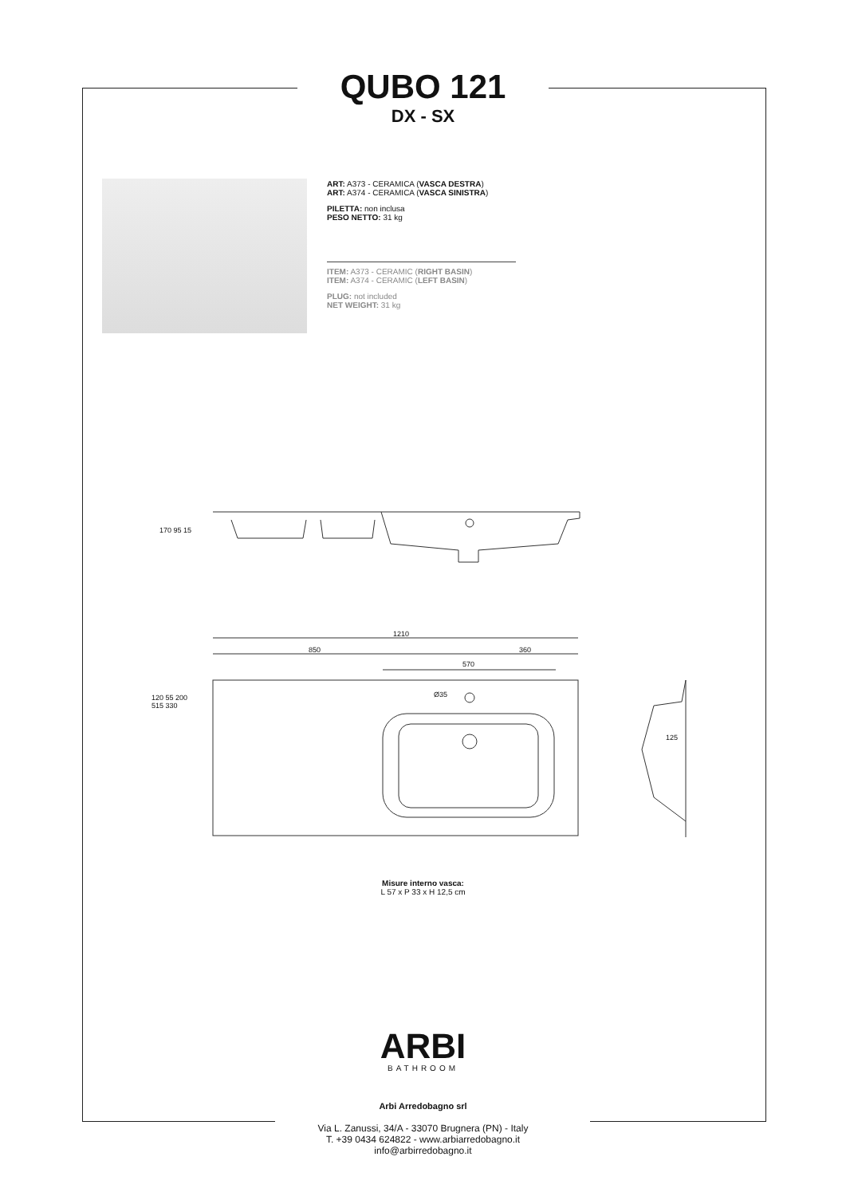QUBO 121
DX - SX
ART: A373 - CERAMICA (VASCA DESTRA)
ART: A374 - CERAMICA (VASCA SINISTRA)
PILETTA: non inclusa
PESO NETTO: 31 kg
ITEM: A373 - CERAMIC (RIGHT BASIN)
ITEM: A374 - CERAMIC (LEFT BASIN)
PLUG: not included
NET WEIGHT: 31 kg
1210
850 360
570
Ø35
125
170 95 15
120 55 200 515 330
Misure interno vasca:
L 57 x P 33 x H 12,5 cm
ARBI
BATHROOM
Arbi Arredobagno srl
Via L. Zanussi, 34/A - 33070 Brugnera (PN) - Italy
T. +39 0434 624822 - www.arbiarredobagno.it
info@arbirredobagno.it